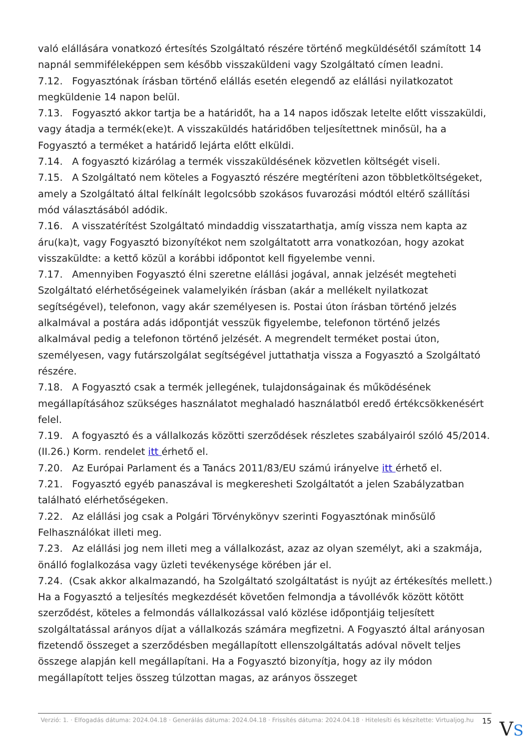való elállására vonatkozó értesítés Szolgáltató részére történő megküldésétől számított 14 napnál semmiféleképpen sem később visszaküldeni vagy Szolgáltató címen leadni.
7.12. Fogyasztónak írásban történő elállás esetén elegendő az elállási nyilatkozatot megküldenie 14 napon belül.
7.13. Fogyasztó akkor tartja be a határidőt, ha a 14 napos időszak letelte előtt visszaküldi, vagy átadja a termék(eke)t. A visszaküldés határidőben teljesítettnek minősül, ha a Fogyasztó a terméket a határidő lejárta előtt elküldi.
7.14. A fogyasztó kizárólag a termék visszaküldésének közvetlen költségét viseli.
7.15. A Szolgáltató nem köteles a Fogyasztó részére megtéríteni azon többletköltségeket, amely a Szolgáltató által felkínált legolcsóbb szokásos fuvarozási módtól eltérő szállítási mód választásából adódik.
7.16. A visszatérítést Szolgáltató mindaddig visszatarthatja, amíg vissza nem kapta az áru(ka)t, vagy Fogyasztó bizonyítékot nem szolgáltatott arra vonatkozóan, hogy azokat visszaküldte: a kettő közül a korábbi időpontot kell figyelembe venni.
7.17. Amennyiben Fogyasztó élni szeretne elállási jogával, annak jelzését megteheti Szolgáltató elérhetőségeinek valamelyikén írásban (akár a mellékelt nyilatkozat segítségével), telefonon, vagy akár személyesen is. Postai úton írásban történő jelzés alkalmával a postára adás időpontját vesszük figyelembe, telefonon történő jelzés alkalmával pedig a telefonon történő jelzését. A megrendelt terméket postai úton, személyesen, vagy futárszolgálat segítségével juttathatja vissza a Fogyasztó a Szolgáltató részére.
7.18. A Fogyasztó csak a termék jellegének, tulajdonságainak és működésének megállapításához szükséges használatot meghaladó használatból eredő értékcsökkenésért felel.
7.19. A fogyasztó és a vállalkozás közötti szerződések részletes szabályairól szóló 45/2014. (II.26.) Korm. rendelet itt érhető el.
7.20. Az Európai Parlament és a Tanács 2011/83/EU számú irányelve itt érhető el.
7.21. Fogyasztó egyéb panaszával is megkeresheti Szolgáltatót a jelen Szabályzatban található elérhetőségeken.
7.22. Az elállási jog csak a Polgári Törvénykönyv szerinti Fogyasztónak minősülő Felhasználókat illeti meg.
7.23. Az elállási jog nem illeti meg a vállalkozást, azaz az olyan személyt, aki a szakmája, önálló foglalkozása vagy üzleti tevékenysége körében jár el.
7.24. (Csak akkor alkalmazandó, ha Szolgáltató szolgáltatást is nyújt az értékesítés mellett.) Ha a Fogyasztó a teljesítés megkezdését követően felmondja a távollévők között kötött szerződést, köteles a felmondás vállalkozással való közlése időpontjáig teljesített szolgáltatással arányos díjat a vállalkozás számára megfizetni. A Fogyasztó által arányosan fizetendő összeget a szerződésben megállapított ellenszolgáltatás adóval növelt teljes összege alapján kell megállapítani. Ha a Fogyasztó bizonyítja, hogy az ily módon megállapított teljes összeg túlzottan magas, az arányos összeget
Verzió: 1. · Elfogadás dátuma: 2024.04.18 · Generálás dátuma: 2024.04.18 · Frissítés dátuma: 2024.04.18 · Hitelesíti és készítette: Virtualjog.hu
15
VS